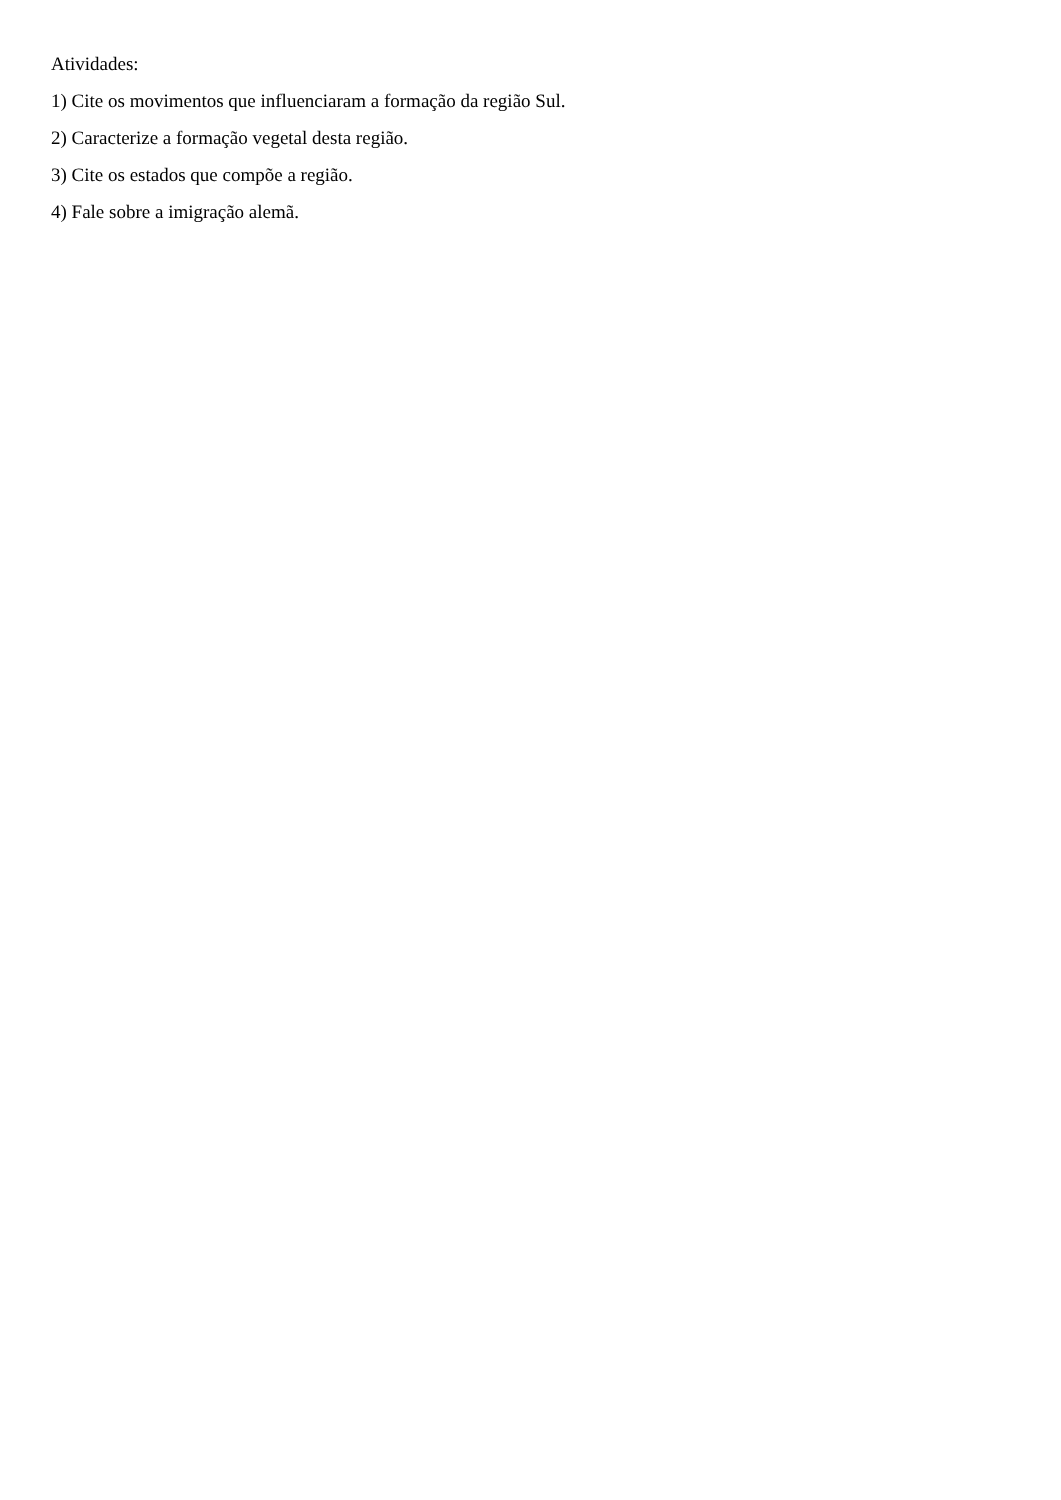Atividades:
1) Cite os movimentos que influenciaram a formação da região Sul.
2) Caracterize a formação vegetal desta região.
3) Cite os estados que compõe a região.
4) Fale sobre a imigração alemã.